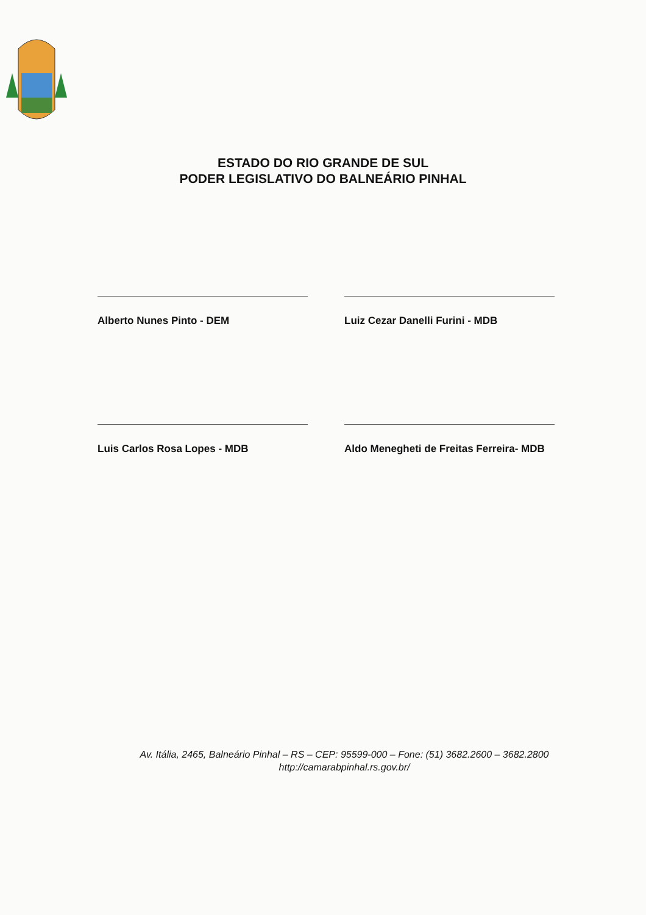ESTADO DO RIO GRANDE DE SUL
PODER LEGISLATIVO DO BALNEÁRIO PINHAL
Alberto Nunes Pinto - DEM
Luiz Cezar Danelli Furini - MDB
Luis Carlos Rosa Lopes - MDB
Aldo Menegheti de Freitas Ferreira- MDB
Av. Itália, 2465, Balneário Pinhal – RS – CEP: 95599-000 – Fone: (51) 3682.2600 – 3682.2800
http://camarabpinhal.rs.gov.br/